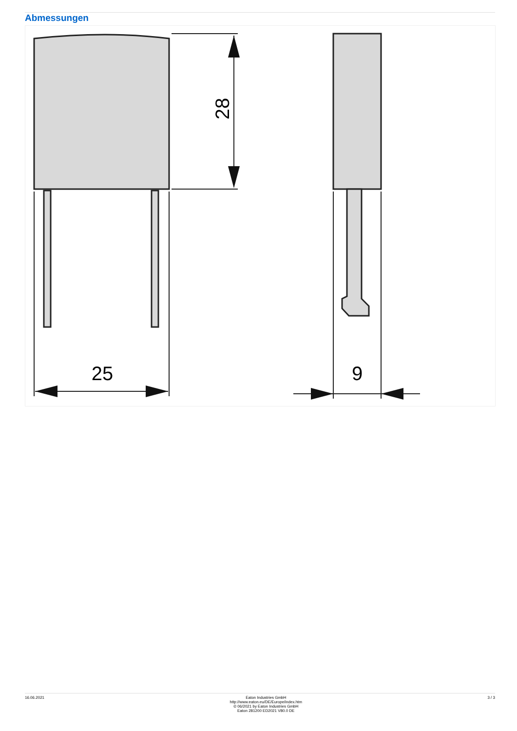Abmessungen
25
9
28
16.06.2021 Eaton Industries GmbH
http://www.eaton.eu/DE/Europe/index.htm
© 06/2021 by Eaton Industries GmbH
Eaton 281200 ED2021 V80.0 DE
3 / 3